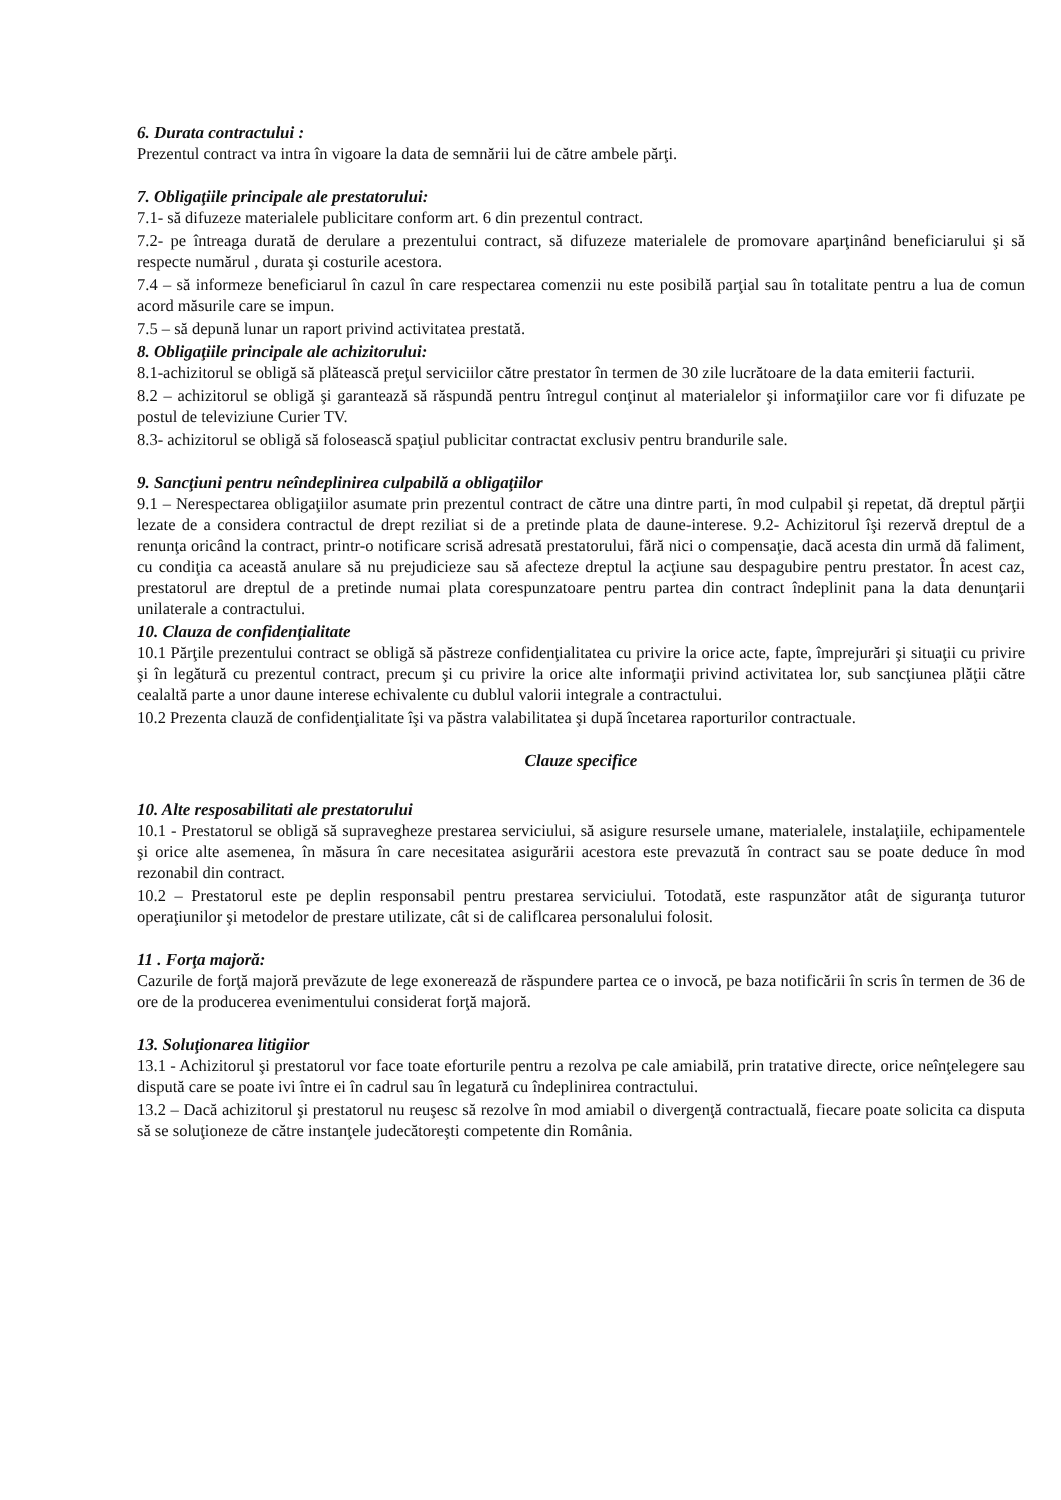6. Durata contractului :
Prezentul contract va intra în vigoare la data de semnării lui de către ambele părţi.
7. Obligaţiile principale ale prestatorului:
7.1- să difuzeze materialele publicitare conform art. 6 din prezentul contract.
7.2- pe întreaga durată de derulare a prezentului contract, să difuzeze materialele de promovare aparţinând beneficiarului şi să respecte numărul , durata şi costurile acestora.
7.4 – să informeze beneficiarul în cazul în care respectarea comenzii nu este posibilă parţial sau în totalitate pentru a lua de comun acord măsurile care se impun.
7.5 – să depună lunar un raport privind activitatea prestată.
8. Obligaţiile principale ale achizitorului:
8.1-achizitorul se obligă să plătească preţul serviciilor către prestator în termen de 30 zile lucrătoare de la data emiterii facturii.
8.2 – achizitorul se obligă şi garantează să răspundă pentru întregul conţinut al materialelor şi informaţiilor care vor fi difuzate pe postul de televiziune Curier TV.
8.3- achizitorul se obligă să folosească spaţiul publicitar contractat exclusiv pentru brandurile sale.
9. Sancţiuni pentru neîndeplinirea culpabilă a obligaţiilor
9.1 – Nerespectarea obligaţiilor asumate prin prezentul contract de către una dintre parti, în mod culpabil şi repetat, dă dreptul părţii lezate de a considera contractul de drept reziliat si de a pretinde plata de daune-interese. 9.2- Achizitorul îşi rezervă dreptul de a renunţa oricând la contract, printr-o notificare scrisă adresată prestatorului, fără nici o compensaţie, dacă acesta din urmă dă faliment, cu condiţia ca această anulare să nu prejudicieze sau să afecteze dreptul la acţiune sau despagubire pentru prestator. În acest caz, prestatorul are dreptul de a pretinde numai plata corespunzatoare pentru partea din contract îndeplinit pana la data denunţarii unilaterale a contractului.
10. Clauza de confidenţialitate
10.1 Părţile prezentului contract se obligă să păstreze confidenţialitatea cu privire la orice acte, fapte, împrejurări şi situaţii cu privire şi în legătură cu prezentul contract, precum şi cu privire la orice alte informaţii privind activitatea lor, sub sancţiunea plăţii către cealaltă parte a unor daune interese echivalente cu dublul valorii integrale a contractului.
10.2 Prezenta clauză de confidenţialitate îşi va păstra valabilitatea şi după încetarea raporturilor contractuale.
Clauze specifice
10. Alte resposabilitati ale prestatorului
10.1 - Prestatorul se obligă să supravegheze prestarea serviciului, să asigure resursele umane, materialele, instalaţiile, echipamentele şi orice alte asemenea, în măsura în care necesitatea asigurării acestora este prevazută în contract sau se poate deduce în mod rezonabil din contract.
10.2 – Prestatorul este pe deplin responsabil pentru prestarea serviciului. Totodată, este raspunzător atât de siguranţa tuturor operaţiunilor şi metodelor de prestare utilizate, cât si de califlcarea personalului folosit.
11 . Forţa majoră:
Cazurile de forţă majoră prevăzute de lege exonerează de răspundere partea ce o invocă, pe baza notificării în scris în termen de 36 de ore de la producerea evenimentului considerat forţă majoră.
13. Soluţionarea litigiior
13.1 - Achizitorul şi prestatorul vor face toate eforturile pentru a rezolva pe cale amiabilă, prin tratative directe, orice neînţelegere sau dispută care se poate ivi între ei în cadrul sau în legatură cu îndeplinirea contractului.
13.2 – Dacă achizitorul şi prestatorul nu reuşesc să rezolve în mod amiabil o divergenţă contractuală, fiecare poate solicita ca disputa să se soluţioneze de către instanţele judecătoreşti competente din România.